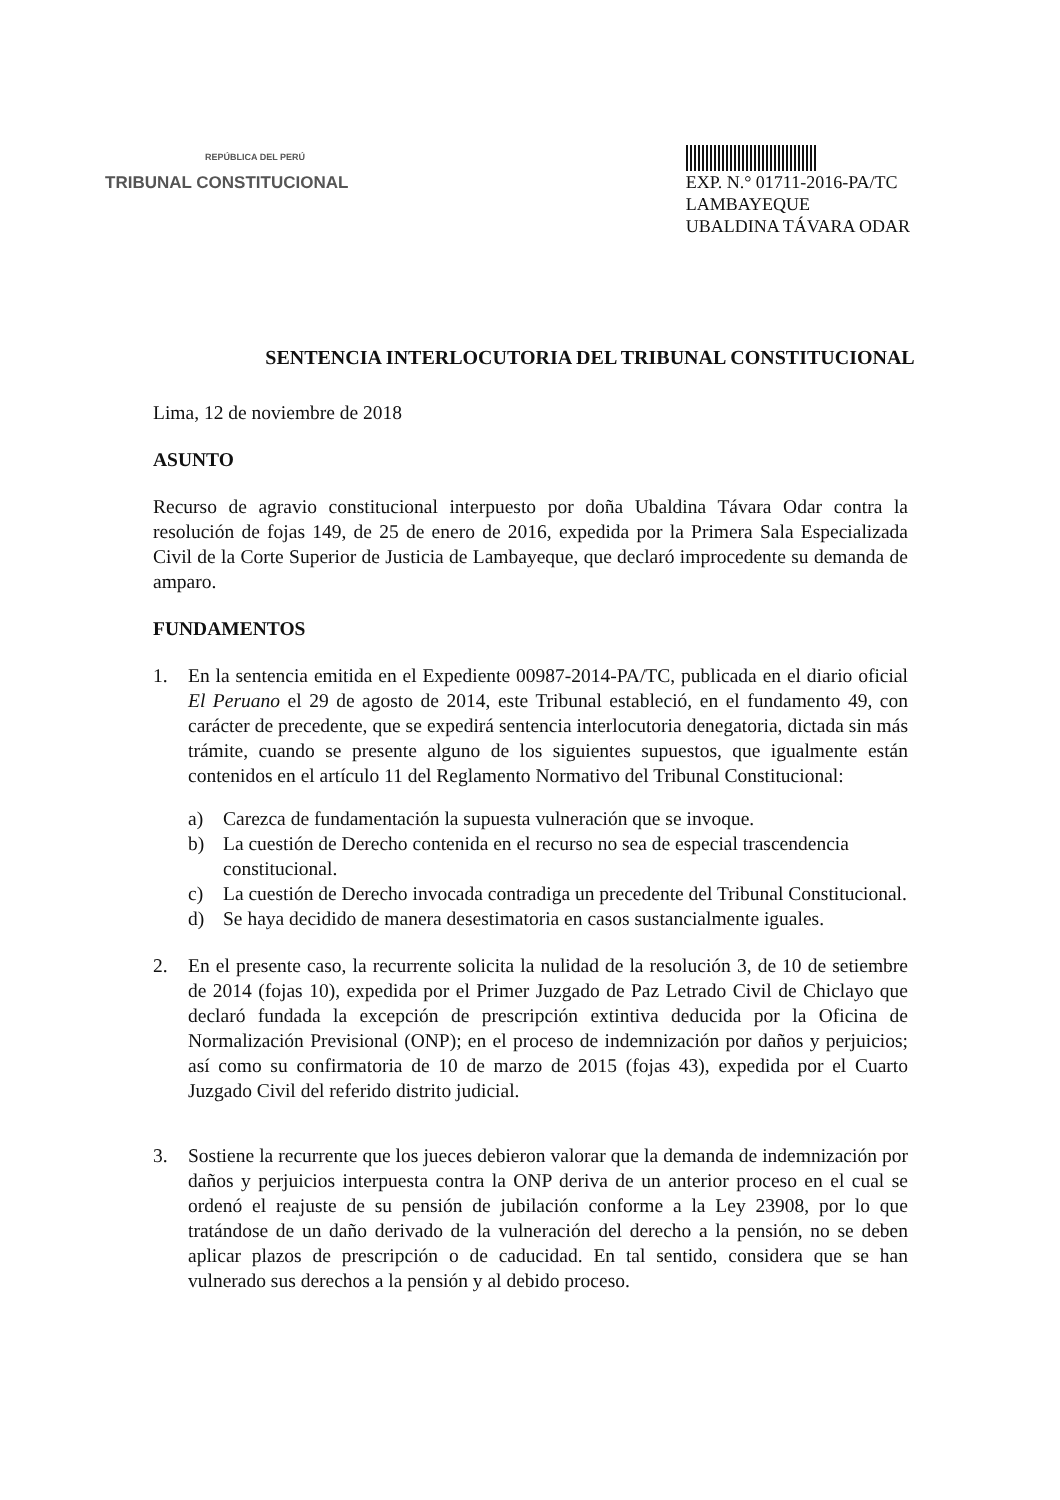REPÚBLICA DEL PERÚ
TRIBUNAL CONSTITUCIONAL
EXP. N.° 01711-2016-PA/TC
LAMBAYEQUE
UBALDINA TÁVARA ODAR
SENTENCIA INTERLOCUTORIA DEL TRIBUNAL CONSTITUCIONAL
Lima, 12 de noviembre de 2018
ASUNTO
Recurso de agravio constitucional interpuesto por doña Ubaldina Távara Odar contra la resolución de fojas 149, de 25 de enero de 2016, expedida por la Primera Sala Especializada Civil de la Corte Superior de Justicia de Lambayeque, que declaró improcedente su demanda de amparo.
FUNDAMENTOS
1. En la sentencia emitida en el Expediente 00987-2014-PA/TC, publicada en el diario oficial El Peruano el 29 de agosto de 2014, este Tribunal estableció, en el fundamento 49, con carácter de precedente, que se expedirá sentencia interlocutoria denegatoria, dictada sin más trámite, cuando se presente alguno de los siguientes supuestos, que igualmente están contenidos en el artículo 11 del Reglamento Normativo del Tribunal Constitucional:
a) Carezca de fundamentación la supuesta vulneración que se invoque.
b) La cuestión de Derecho contenida en el recurso no sea de especial trascendencia constitucional.
c) La cuestión de Derecho invocada contradiga un precedente del Tribunal Constitucional.
d) Se haya decidido de manera desestimatoria en casos sustancialmente iguales.
2. En el presente caso, la recurrente solicita la nulidad de la resolución 3, de 10 de setiembre de 2014 (fojas 10), expedida por el Primer Juzgado de Paz Letrado Civil de Chiclayo que declaró fundada la excepción de prescripción extintiva deducida por la Oficina de Normalización Previsional (ONP); en el proceso de indemnización por daños y perjuicios; así como su confirmatoria de 10 de marzo de 2015 (fojas 43), expedida por el Cuarto Juzgado Civil del referido distrito judicial.
3. Sostiene la recurrente que los jueces debieron valorar que la demanda de indemnización por daños y perjuicios interpuesta contra la ONP deriva de un anterior proceso en el cual se ordenó el reajuste de su pensión de jubilación conforme a la Ley 23908, por lo que tratándose de un daño derivado de la vulneración del derecho a la pensión, no se deben aplicar plazos de prescripción o de caducidad. En tal sentido, considera que se han vulnerado sus derechos a la pensión y al debido proceso.